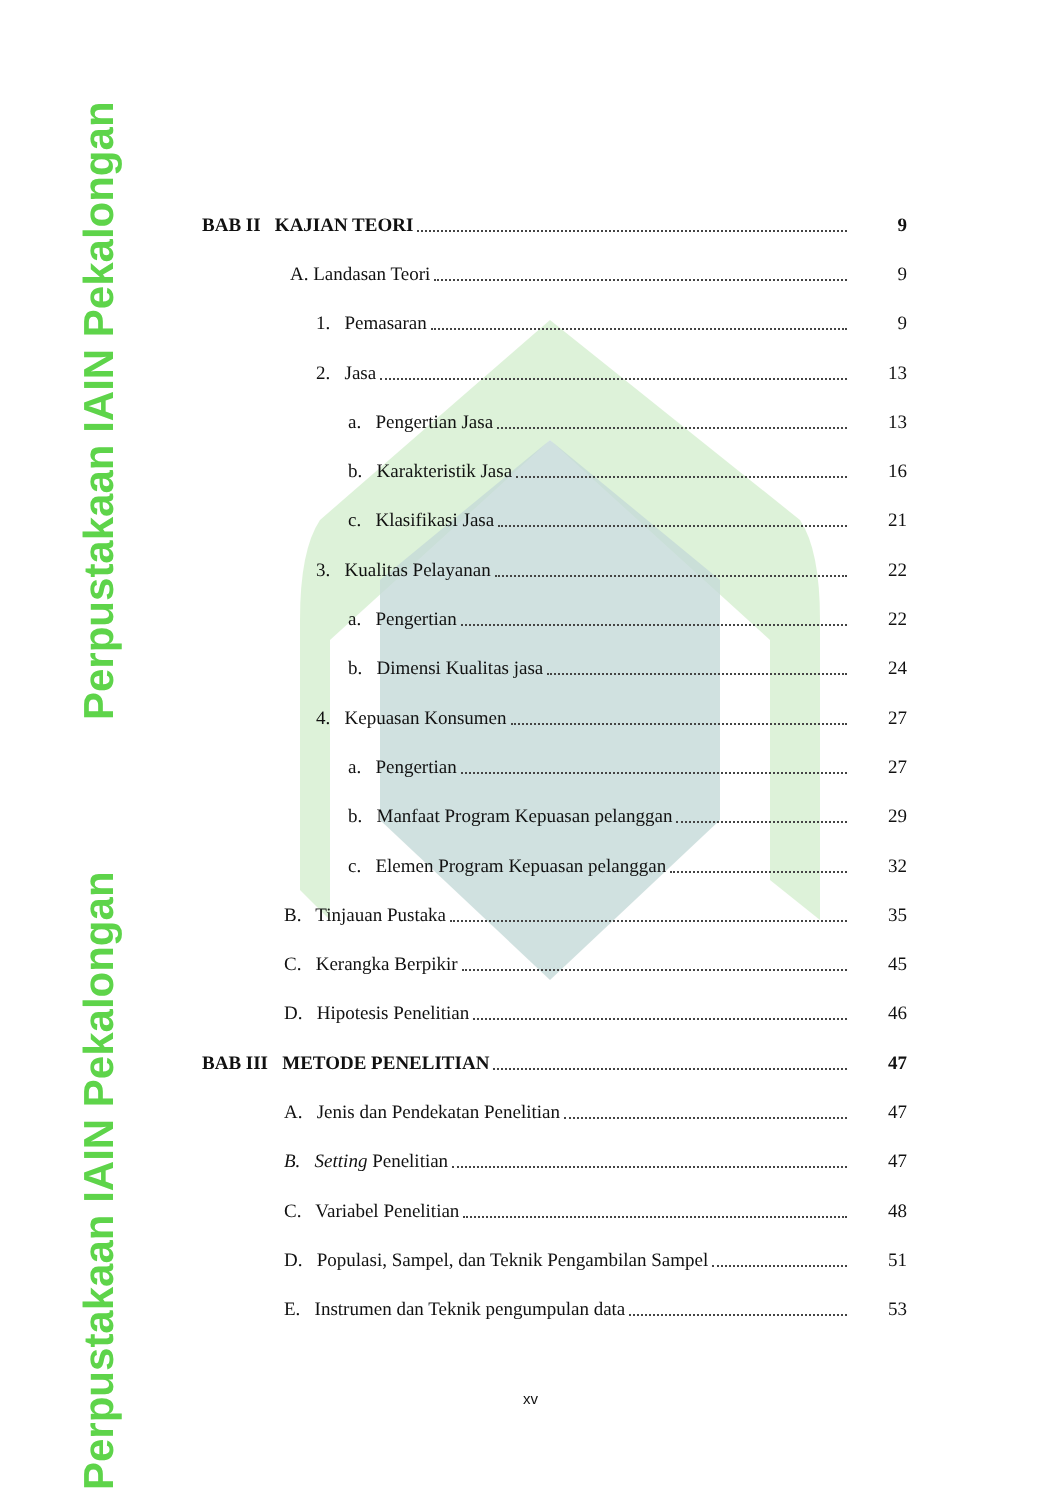Perpustakaan IAIN Pekalongan
Perpustakaan IAIN Pekalongan
BAB II KAJIAN TEORI 9
A. Landasan Teori 9
1. Pemasaran 9
2. Jasa 13
a. Pengertian Jasa 13
b. Karakteristik Jasa 16
c. Klasifikasi Jasa 21
3. Kualitas Pelayanan 22
a. Pengertian 22
b. Dimensi Kualitas jasa 24
4. Kepuasan Konsumen 27
a. Pengertian 27
b. Manfaat Program Kepuasan pelanggan 29
c. Elemen Program Kepuasan pelanggan 32
B. Tinjauan Pustaka 35
C. Kerangka Berpikir 45
D. Hipotesis Penelitian 46
BAB III METODE PENELITIAN 47
A. Jenis dan Pendekatan Penelitian 47
B. Setting Penelitian 47
C. Variabel Penelitian 48
D. Populasi, Sampel, dan Teknik Pengambilan Sampel 51
E. Instrumen dan Teknik pengumpulan data 53
xv